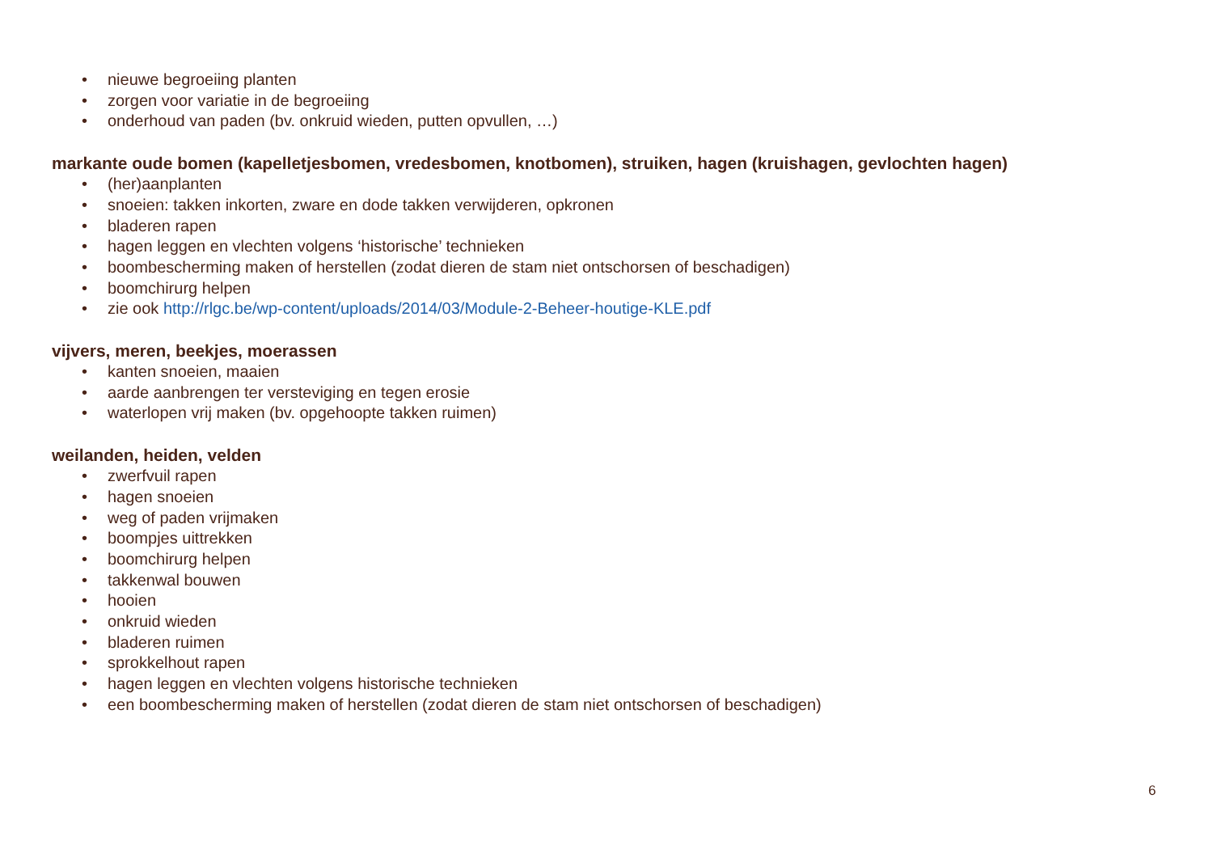• nieuwe begroeiing planten
• zorgen voor variatie in de begroeiing
• onderhoud van paden (bv. onkruid wieden, putten opvullen, …)
markante oude bomen (kapelletjesbomen, vredesbomen, knotbomen), struiken, hagen (kruishagen, gevlochten hagen)
• (her)aanplanten
• snoeien: takken inkorten, zware en dode takken verwijderen, opkronen
• bladeren rapen
• hagen leggen en vlechten volgens ‘historische’ technieken
• boombescherming maken of herstellen (zodat dieren de stam niet ontschorsen of beschadigen)
• boomchirurg helpen
• zie ook http://rlgc.be/wp-content/uploads/2014/03/Module-2-Beheer-houtige-KLE.pdf
vijvers, meren, beekjes, moerassen
• kanten snoeien, maaien
• aarde aanbrengen ter versteviging en tegen erosie
• waterlopen vrij maken (bv. opgehoopte takken ruimen)
weilanden, heiden, velden
• zwerfvuil rapen
• hagen snoeien
• weg of paden vrijmaken
• boompjes uittrekken
• boomchirurg helpen
• takkenwal bouwen
• hooien
• onkruid wieden
• bladeren ruimen
• sprokkelhout rapen
• hagen leggen en vlechten volgens historische technieken
• een boombescherming maken of herstellen (zodat dieren de stam niet ontschorsen of beschadigen)
6